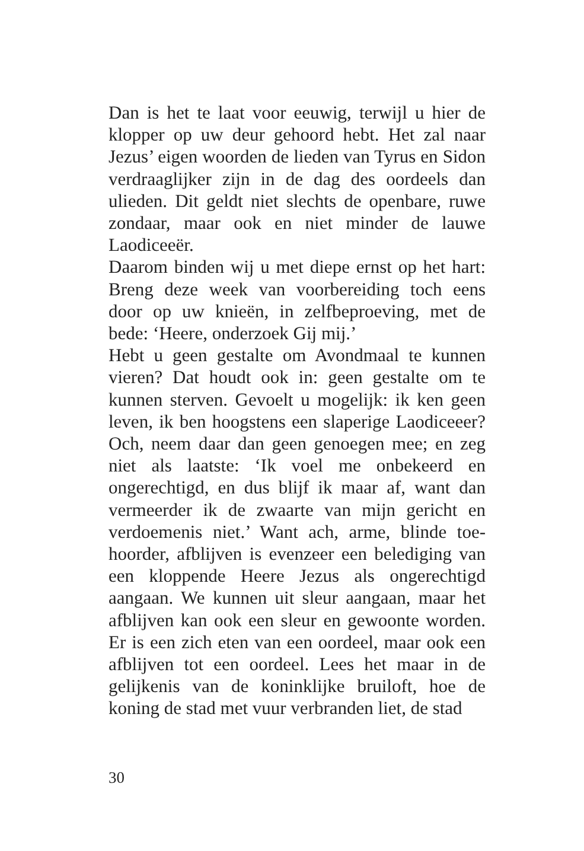Dan is het te laat voor eeuwig, terwijl u hier de klopper op uw deur gehoord hebt. Het zal naar Jezus’ eigen woorden de lieden van Tyrus en Sidon verdraaglijker zijn in de dag des oordeels dan ulieden. Dit geldt niet slechts de openbare, ruwe zondaar, maar ook en niet minder de lauwe Laodiceeër.
Daarom binden wij u met diepe ernst op het hart: Breng deze week van voorbereiding toch eens door op uw knieën, in zelfbeproeving, met de bede: ‘Heere, onderzoek Gij mij.’
Hebt u geen gestalte om Avondmaal te kunnen vieren? Dat houdt ook in: geen gestalte om te kunnen sterven. Gevoelt u mogelijk: ik ken geen leven, ik ben hoogstens een slaperige Laodicee­er? Och, neem daar dan geen genoegen mee; en zeg niet als laatste: ‘Ik voel me onbekeerd en ongerechtigd, en dus blijf ik maar af, want dan vermeerder ik de zwaarte van mijn gericht en verdoemenis niet.’ Want ach, arme, blinde toe­hoorder, afblijven is evenzeer een belediging van een kloppende Heere Jezus als ongerechtigd aangaan. We kunnen uit sleur aangaan, maar het afblijven kan ook een sleur en gewoonte worden. Er is een zich eten van een oordeel, maar ook een afblijven tot een oordeel. Lees het maar in de gelijkenis van de koninklijke bruiloft, hoe de koning de stad met vuur verbranden liet, de stad
30